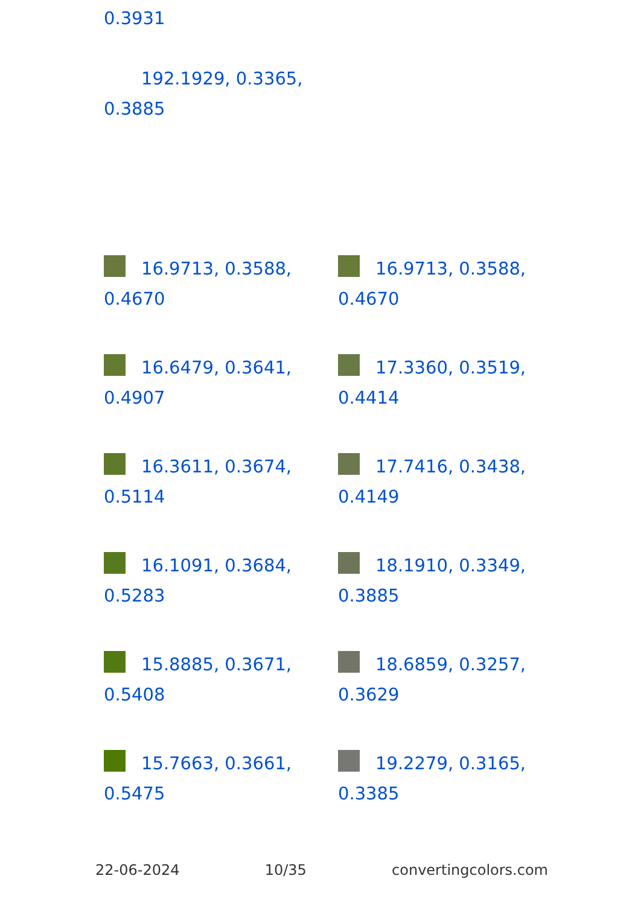0.3931
192.1929, 0.3365,
0.3885
16.9713, 0.3588,
0.4670
16.9713, 0.3588,
0.4670
16.6479, 0.3641,
0.4907
17.3360, 0.3519,
0.4414
16.3611, 0.3674,
0.5114
17.7416, 0.3438,
0.4149
16.1091, 0.3684,
0.5283
18.1910, 0.3349,
0.3885
15.8885, 0.3671,
0.5408
18.6859, 0.3257,
0.3629
15.7663, 0.3661,
0.5475
19.2279, 0.3165,
0.3385
22-06-2024 10/35 convertingcolors.com